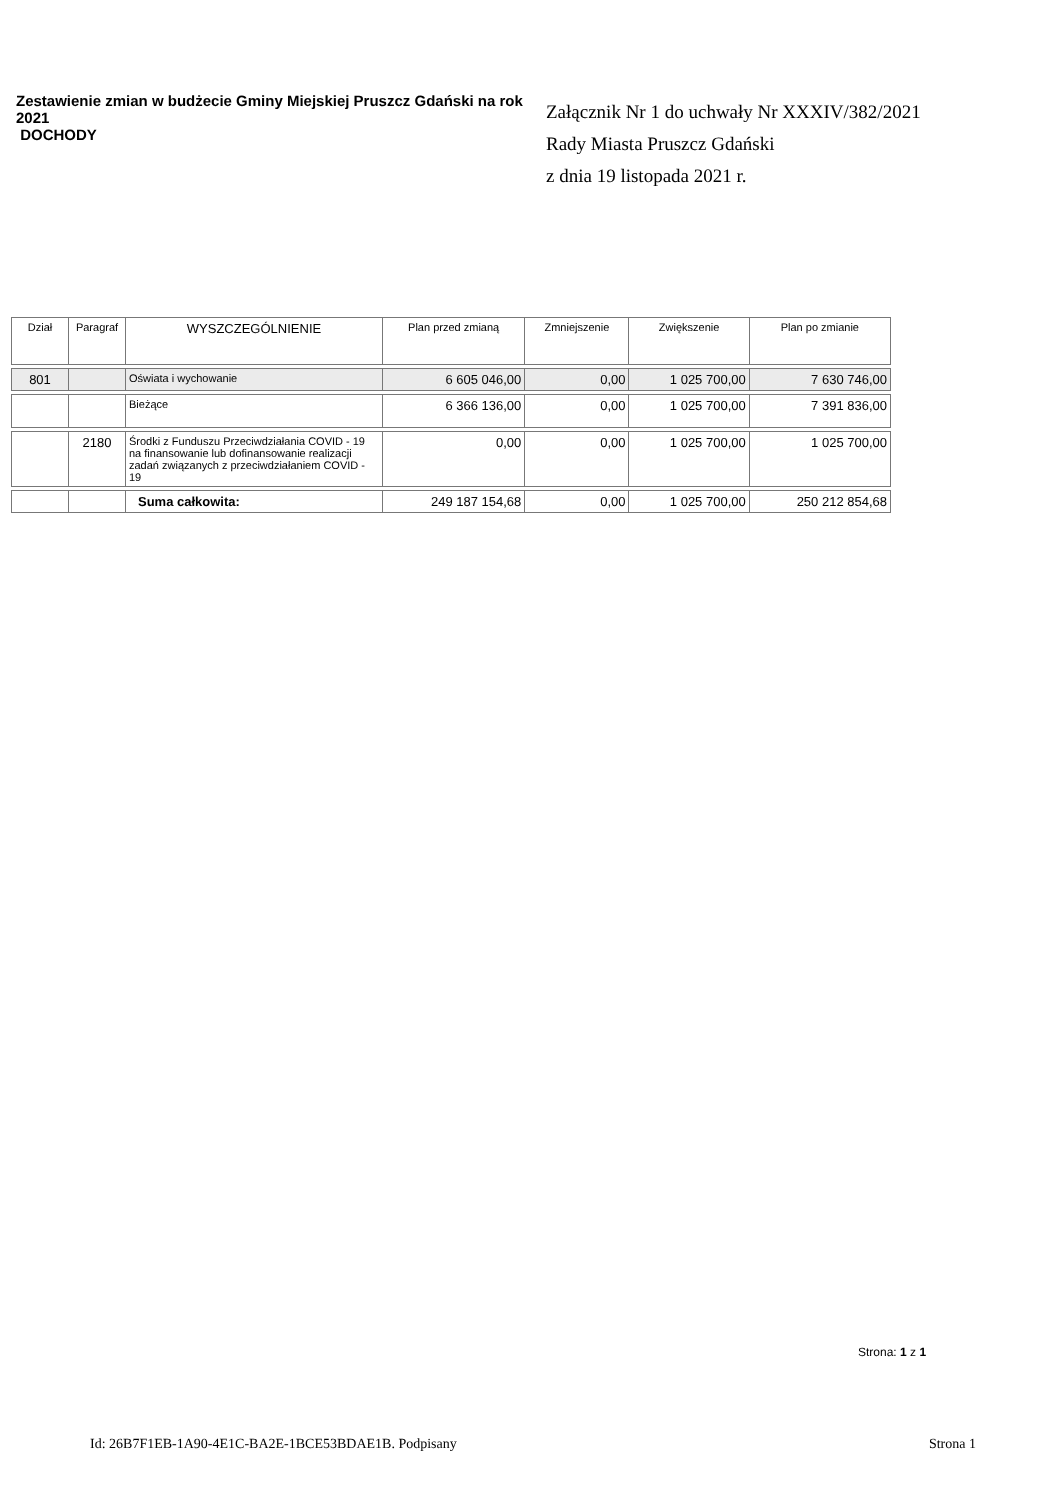Zestawienie zmian w budżecie Gminy Miejskiej Pruszcz Gdański na rok 2021
DOCHODY
Załącznik Nr 1 do uchwały Nr XXXIV/382/2021
Rady Miasta Pruszcz Gdański
z dnia 19 listopada 2021 r.
| Dział | Paragraf | WYSZCZEGÓLNIENIE | Plan przed zmianą | Zmniejszenie | Zwiększenie | Plan po zmianie |
| --- | --- | --- | --- | --- | --- | --- |
| 801 | | Oświata i wychowanie | 6 605 046,00 | 0,00 | 1 025 700,00 | 7 630 746,00 |
| | | Bieżące | 6 366 136,00 | 0,00 | 1 025 700,00 | 7 391 836,00 |
| | 2180 | Środki z Funduszu Przeciwdziałania COVID - 19 na finansowanie lub dofinansowanie realizacji zadań związanych z przeciwdziałaniem COVID - 19 | 0,00 | 0,00 | 1 025 700,00 | 1 025 700,00 |
| | | Suma całkowita: | 249 187 154,68 | 0,00 | 1 025 700,00 | 250 212 854,68 |
Strona: 1 z 1
Id: 26B7F1EB-1A90-4E1C-BA2E-1BCE53BDAE1B. Podpisany Strona 1